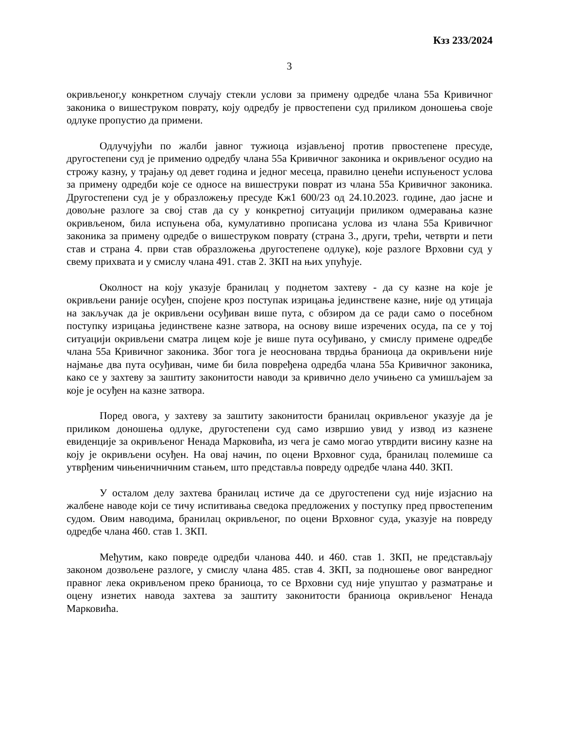Кзз 233/2024
3
окривљеног,у конкретном случају стекли услови за примену одредбе члана 55а Кривичног законика о вишеструком поврату, коју одредбу је првостепени суд приликом доношења своје одлуке пропустио да примени.
Одлучујући по жалби јавног тужиоца изјављеној против првостепене пресуде, другостепени суд је применио одредбу члана 55а Кривичног законика и окривљеног осудио на строжу казну, у трајању од девет година и једног месеца, правилно ценећи испуњеност услова за примену одредби које се односе на вишеструки поврат из члана 55а Кривичног законика. Другостепени суд је у образложењу пресуде Кж1 600/23 од 24.10.2023. године, дао јасне и довољне разлоге за свој став да су у конкретној ситуацији приликом одмеравања казне окривљеном, била испуњена оба, кумулативно прописана услова из члана 55а Кривичног законика за примену одредбе о вишеструком поврату (страна 3., други, трећи, четврти и пети став и страна 4. први став образложења другостепене одлуке), које разлоге Врховни суд у свему прихвата и у смислу члана 491. став 2. ЗКП на њих упућује.
Околност на коју указује бранилац у поднетом захтеву - да су казне на које је окривљени раније осуђен, спојене кроз поступак изрицања јединствене казне, није од утицаја на закључак да је окривљени осуђиван више пута, с обзиром да се ради само о посебном поступку изрицања јединствене казне затвора, на основу више изречених осуда, па се у тој ситуацији окривљени сматра лицем које је више пута осуђивано, у смислу примене одредбе члана 55а Кривичног законика. Због тога је неоснована тврдња браниоца да окривљени није најмање два пута осуђиван, чиме би била повређена одредба члана 55а Кривичног законика, како се у захтеву за заштиту законитости наводи за кривично дело учињено са умишљајем за које је осуђен на казне затвора.
Поред овога, у захтеву за заштиту законитости бранилац окривљеног указује да је приликом доношења одлуке, другостепени суд само извршио увид у извод из казнене евиденције за окривљеног Ненада Марковића, из чега је само могао утврдити висину казне на коју је окривљени осуђен. На овај начин, по оцени Врховног суда, бранилац полемише са утврђеним чињеничничним стањем, што представља повреду одредбе члана 440. ЗКП.
У осталом делу захтева бранилац истиче да се другостепени суд није изјаснио на жалбене наводе који се тичу испитивања сведока предложених у поступку пред првостепеним судом. Овим наводима, бранилац окривљеног, по оцени Врховног суда, указује на повреду одредбе члана 460. став 1. ЗКП.
Међутим, како повреде одредби чланова 440. и 460. став 1. ЗКП, не представљају законом дозвољене разлоге, у смислу члана 485. став 4. ЗКП, за подношење овог ванредног правног лека окривљеном преко браниоца, то се Врховни суд није упуштао у разматрање и оцену изнетих навода захтева за заштиту законитости браниоца окривљеног Ненада Марковића.